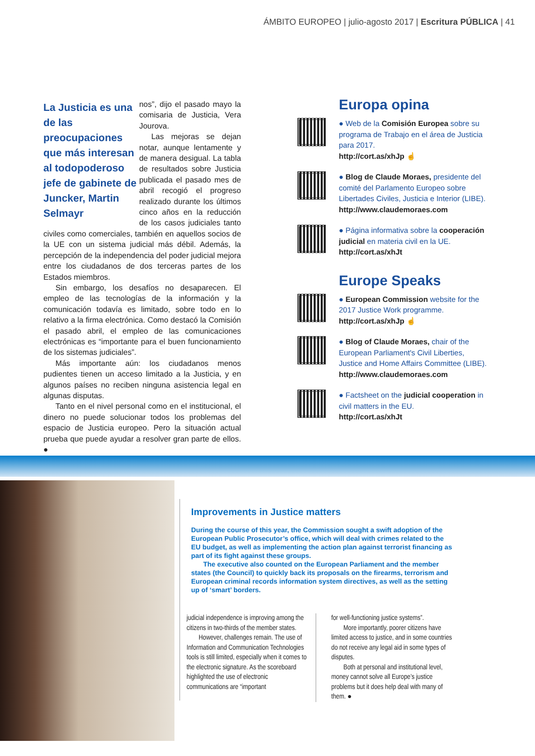ÁMBITO EUROPEO | julio-agosto 2017 | Escritura PÚBLICA | 41
La Justicia es una de las preocupaciones que más interesan al todopoderoso jefe de gabinete de Juncker, Martin Selmayr
nos”, dijo el pasado mayo la comisaria de Justicia, Vera Jourova.
Las mejoras se dejan notar, aunque lentamente y de manera desigual. La tabla de resultados sobre Justicia publicada el pasado mes de abril recogió el progreso realizado durante los últimos cinco años en la reducción de los casos judiciales tanto civiles como comerciales, también en aquellos socios de la UE con un sistema judicial más débil. Además, la percepción de la independencia del poder judicial mejora entre los ciudadanos de dos terceras partes de los Estados miembros.
Sin embargo, los desafíos no desaparecen. El empleo de las tecnologías de la información y la comunicación todavía es limitado, sobre todo en lo relativo a la firma electrónica. Como destacó la Comisión el pasado abril, el empleo de las comunicaciones electrónicas es “importante para el buen funcionamiento de los sistemas judiciales”.
Más importante aún: los ciudadanos menos pudientes tienen un acceso limitado a la Justicia, y en algunos países no reciben ninguna asistencia legal en algunas disputas.
Tanto en el nivel personal como en el institucional, el dinero no puede solucionar todos los problemas del espacio de Justicia europeo. Pero la situación actual prueba que puede ayudar a resolver gran parte de ellos. ●
Europa opina
● Web de la Comisión Europea sobre su programa de Trabajo en el área de Justicia para 2017.
http://cort.as/xhJp ☝
● Blog de Claude Moraes, presidente del comité del Parlamento Europeo sobre Libertades Civiles, Justicia e Interior (LIBE).
http://www.claudemoraes.com
● Página informativa sobre la cooperación judicial en materia civil en la UE.
http://cort.as/xhJt
Europe Speaks
● European Commission website for the 2017 Justice Work programme.
http://cort.as/xhJp ☝
● Blog of Claude Moraes, chair of the European Parliament's Civil Liberties, Justice and Home Affairs Committee (LIBE).
http://www.claudemoraes.com
● Factsheet on the judicial cooperation in civil matters in the EU.
http://cort.as/xhJt
Improvements in Justice matters
During the course of this year, the Commission sought a swift adoption of the European Public Prosecutor’s office, which will deal with crimes related to the EU budget, as well as implementing the action plan against terrorist financing as part of its fight against these groups.
The executive also counted on the European Parliament and the member states (the Council) to quickly back its proposals on the firearms, terrorism and European criminal records information system directives, as well as the setting up of ‘smart’ borders.
judicial independence is improving among the citizens in two-thirds of the member states.
However, challenges remain. The use of Information and Communication Technologies tools is still limited, especially when it comes to the electronic signature. As the scoreboard highlighted the use of electronic communications are “important
for well-functioning justice systems”.
More importantly, poorer citizens have limited access to justice, and in some countries do not receive any legal aid in some types of disputes.
Both at personal and institutional level, money cannot solve all Europe’s justice problems but it does help deal with many of them. ●